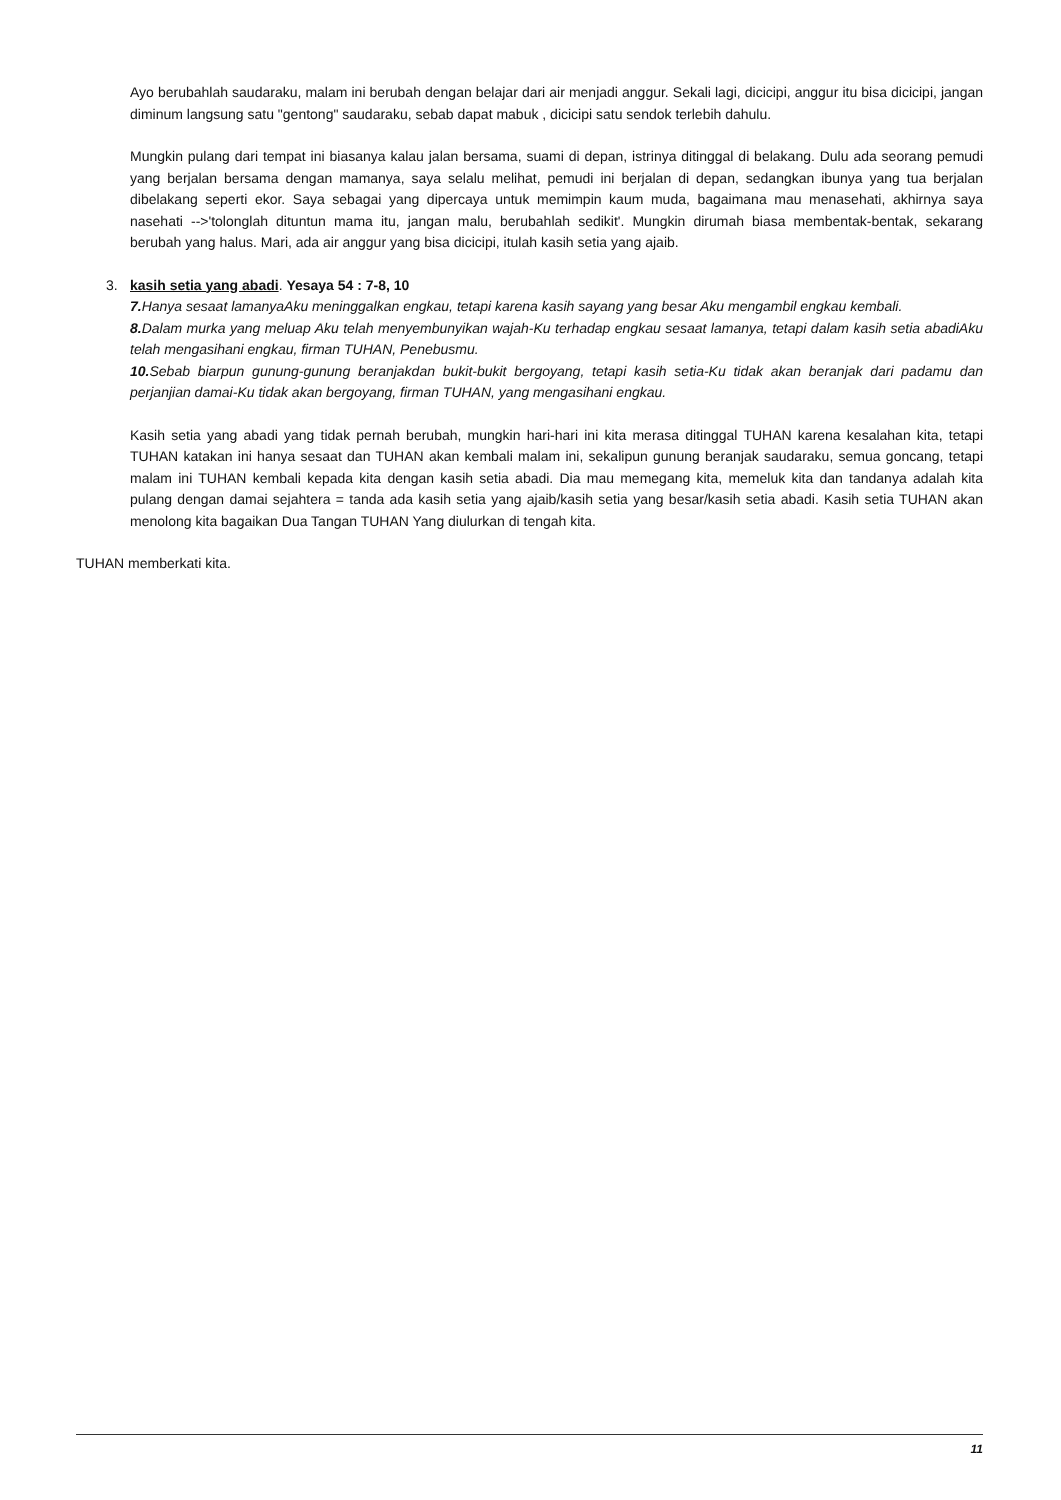Ayo berubahlah saudaraku, malam ini berubah dengan belajar dari air menjadi anggur. Sekali lagi, dicicipi, anggur itu bisa dicicipi, jangan diminum langsung satu "gentong" saudaraku, sebab dapat mabuk , dicicipi satu sendok terlebih dahulu.
Mungkin pulang dari tempat ini biasanya kalau jalan bersama, suami di depan, istrinya ditinggal di belakang. Dulu ada seorang pemudi yang berjalan bersama dengan mamanya, saya selalu melihat, pemudi ini berjalan di depan, sedangkan ibunya yang tua berjalan dibelakang seperti ekor. Saya sebagai yang dipercaya untuk memimpin kaum muda, bagaimana mau menasehati, akhirnya saya nasehati -->'tolonglah dituntun mama itu, jangan malu, berubahlah sedikit'. Mungkin dirumah biasa membentak-bentak, sekarang berubah yang halus. Mari, ada air anggur yang bisa dicicipi, itulah kasih setia yang ajaib.
3. kasih setia yang abadi. Yesaya 54 : 7-8, 10
7. Hanya sesaat lamanyaAku meninggalkan engkau, tetapi karena kasih sayang yang besar Aku mengambil engkau kembali.
8. Dalam murka yang meluap Aku telah menyembunyikan wajah-Ku terhadap engkau sesaat lamanya, tetapi dalam kasih setia abadiAku telah mengasihani engkau, firman TUHAN, Penebusmu.
10. Sebab biarpun gunung-gunung beranjakdan bukit-bukit bergoyang, tetapi kasih setia-Ku tidak akan beranjak dari padamu dan perjanjian damai-Ku tidak akan bergoyang, firman TUHAN, yang mengasihani engkau.
Kasih setia yang abadi yang tidak pernah berubah, mungkin hari-hari ini kita merasa ditinggal TUHAN karena kesalahan kita, tetapi TUHAN katakan ini hanya sesaat dan TUHAN akan kembali malam ini, sekalipun gunung beranjak saudaraku, semua goncang, tetapi malam ini TUHAN kembali kepada kita dengan kasih setia abadi. Dia mau memegang kita, memeluk kita dan tandanya adalah kita pulang dengan damai sejahtera = tanda ada kasih setia yang ajaib/kasih setia yang besar/kasih setia abadi. Kasih setia TUHAN akan menolong kita bagaikan Dua Tangan TUHAN Yang diulurkan di tengah kita.
TUHAN memberkati kita.
11